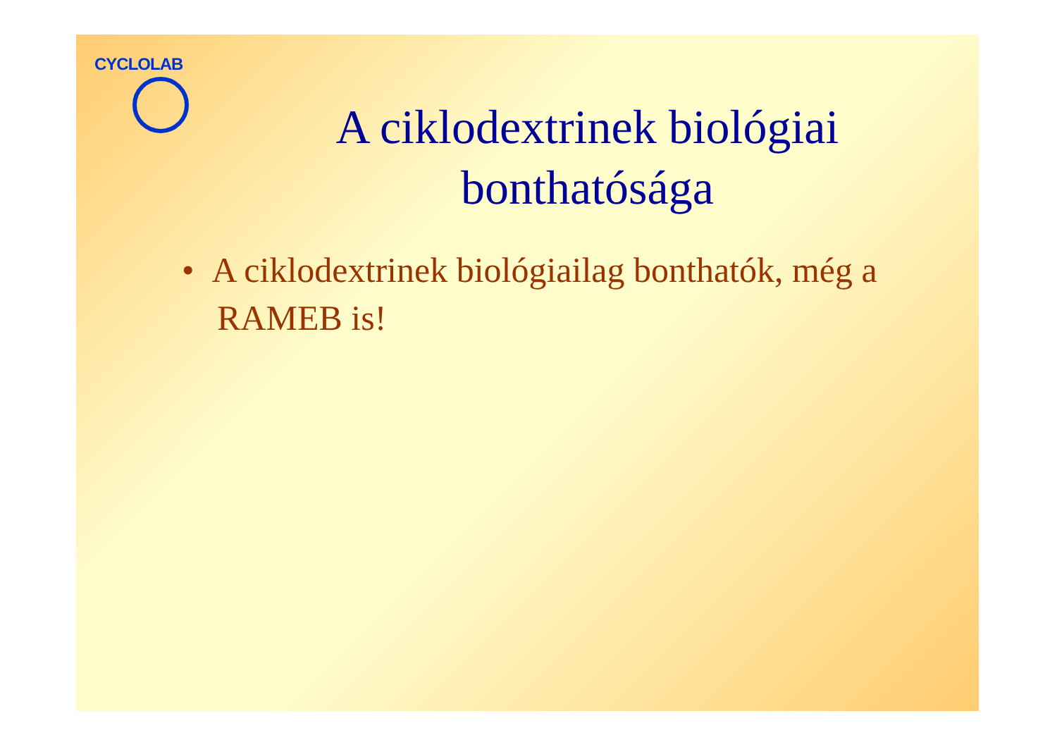CYCLOLAB
A ciklodextrinek biológiai bonthatósága
• A ciklodextrinek biológiailag bonthatók, még a RAMEB is!